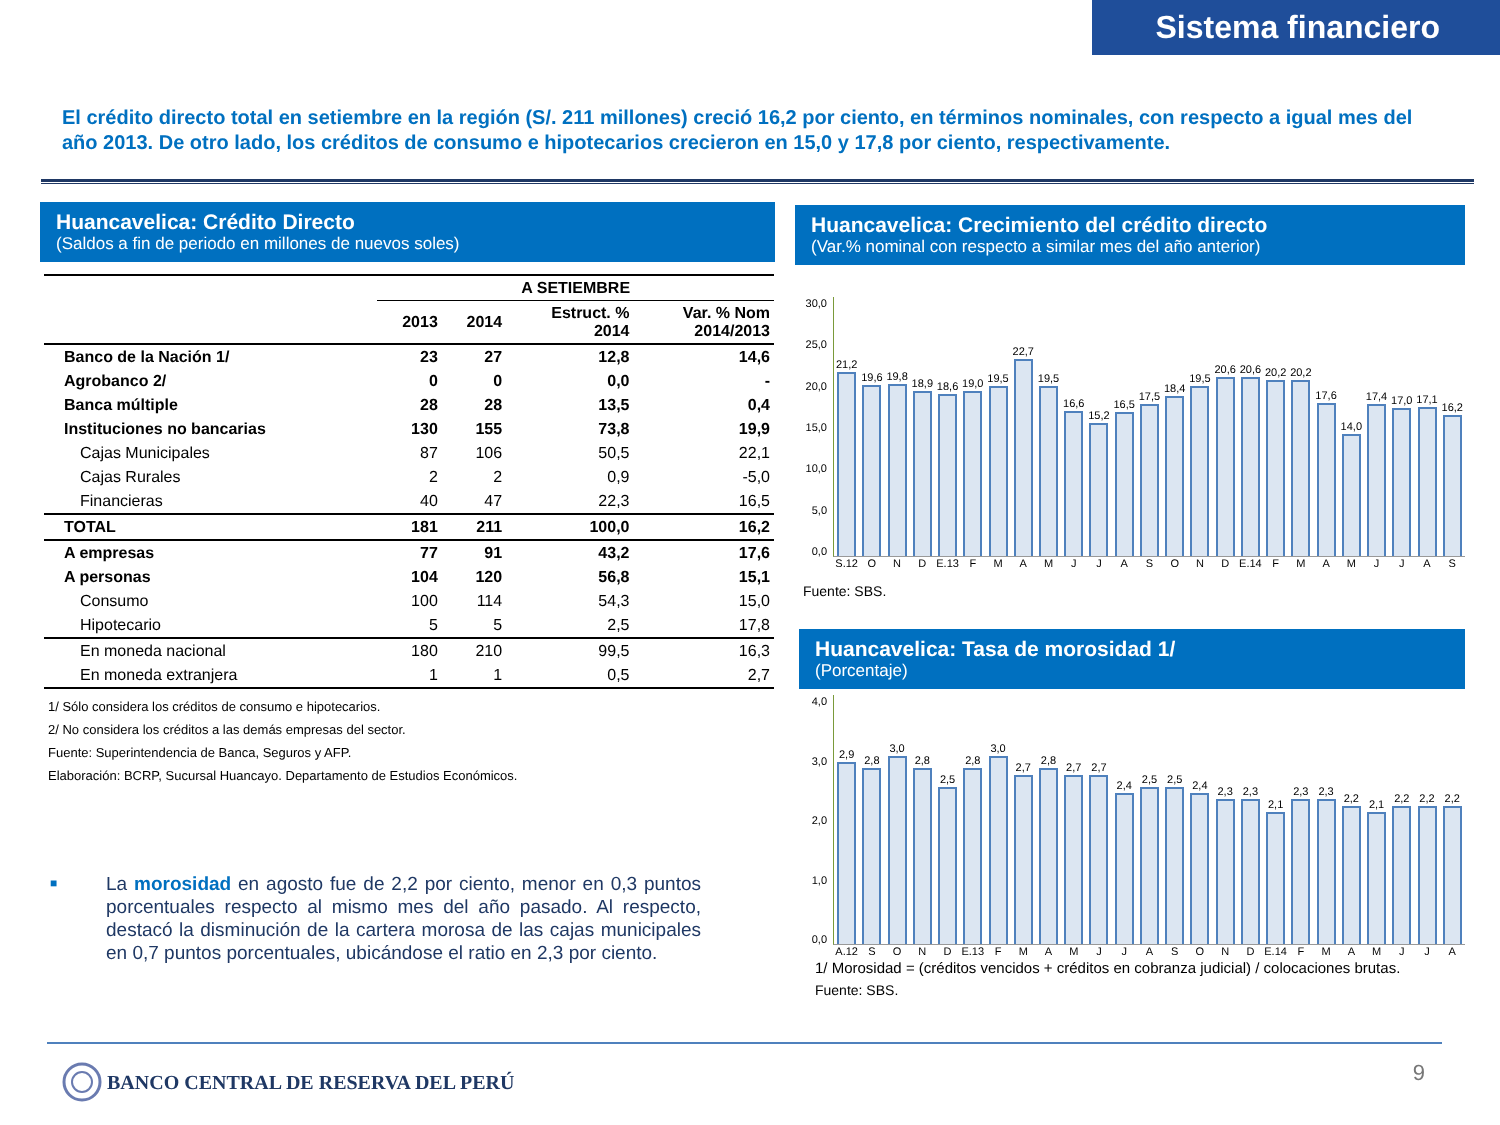Sistema financiero
El crédito directo total en setiembre en la región (S/. 211 millones) creció 16,2 por ciento, en términos nominales, con respecto a igual mes del año 2013. De otro lado, los créditos de consumo e hipotecarios crecieron en 15,0 y 17,8 por ciento, respectivamente.
Huancavelica: Crédito Directo
(Saldos a fin de periodo en millones de nuevos soles)
| | A SETIEMBRE | | | |
| --- | --- | --- | --- | --- |
| | 2013 | 2014 | Estruct. % 2014 | Var. % Nom 2014/2013 |
| Banco de la Nación 1/ | 23 | 27 | 12,8 | 14,6 |
| Agrobanco 2/ | 0 | 0 | 0,0 | - |
| Banca múltiple | 28 | 28 | 13,5 | 0,4 |
| Instituciones no bancarias | 130 | 155 | 73,8 | 19,9 |
| Cajas Municipales | 87 | 106 | 50,5 | 22,1 |
| Cajas Rurales | 2 | 2 | 0,9 | -5,0 |
| Financieras | 40 | 47 | 22,3 | 16,5 |
| TOTAL | 181 | 211 | 100,0 | 16,2 |
| A empresas | 77 | 91 | 43,2 | 17,6 |
| A personas | 104 | 120 | 56,8 | 15,1 |
| Consumo | 100 | 114 | 54,3 | 15,0 |
| Hipotecario | 5 | 5 | 2,5 | 17,8 |
| En moneda nacional | 180 | 210 | 99,5 | 16,3 |
| En moneda extranjera | 1 | 1 | 0,5 | 2,7 |
1/ Sólo considera los créditos de consumo e hipotecarios.
2/ No considera los créditos a las demás empresas del sector.
Fuente: Superintendencia de Banca, Seguros y AFP.
Elaboración: BCRP, Sucursal Huancayo. Departamento de Estudios Económicos.
■
La morosidad en agosto fue de 2,2 por ciento, menor en 0,3 puntos porcentuales respecto al mismo mes del año pasado. Al respecto, destacó la disminución de la cartera morosa de las cajas municipales en 0,7 puntos porcentuales, ubicándose el ratio en 2,3 por ciento.
Huancavelica: Crecimiento del crédito directo
(Var.% nominal con respecto a similar mes del año anterior)
30,0
25,0
20,0
15,0
10,0
5,0
0,0
21,2
19,6
19,8
18,9
18,6
19,0
19,5
22,7
19,5
16,6
15,2
16,5
17,5
18,4
19,5
20,6
20,6
20,2
20,2
17,6
14,0
17,4
17,0
17,1
16,2
S.12 O N D E.13 F M A M J J A S O N D E.14 F M A M J J A S
Fuente: SBS.
Huancavelica: Tasa de morosidad 1/
(Porcentaje)
4,0
3,0
2,0
1,0
0,0
2,9
2,8
3,0
2,8
2,5
2,8
3,0
2,7
2,8
2,7
2,7
2,4
2,5
2,5
2,4
2,3
2,3
2,1
2,3
2,3
2,2
2,1
2,2
2,2
2,2
A.12 S O N D E.13 F M A M J J A S O N D E.14 F M A M J J A
1/ Morosidad = (créditos vencidos + créditos en cobranza judicial) / colocaciones brutas.
Fuente: SBS.
BANCO CENTRAL DE RESERVA DEL PERÚ
9